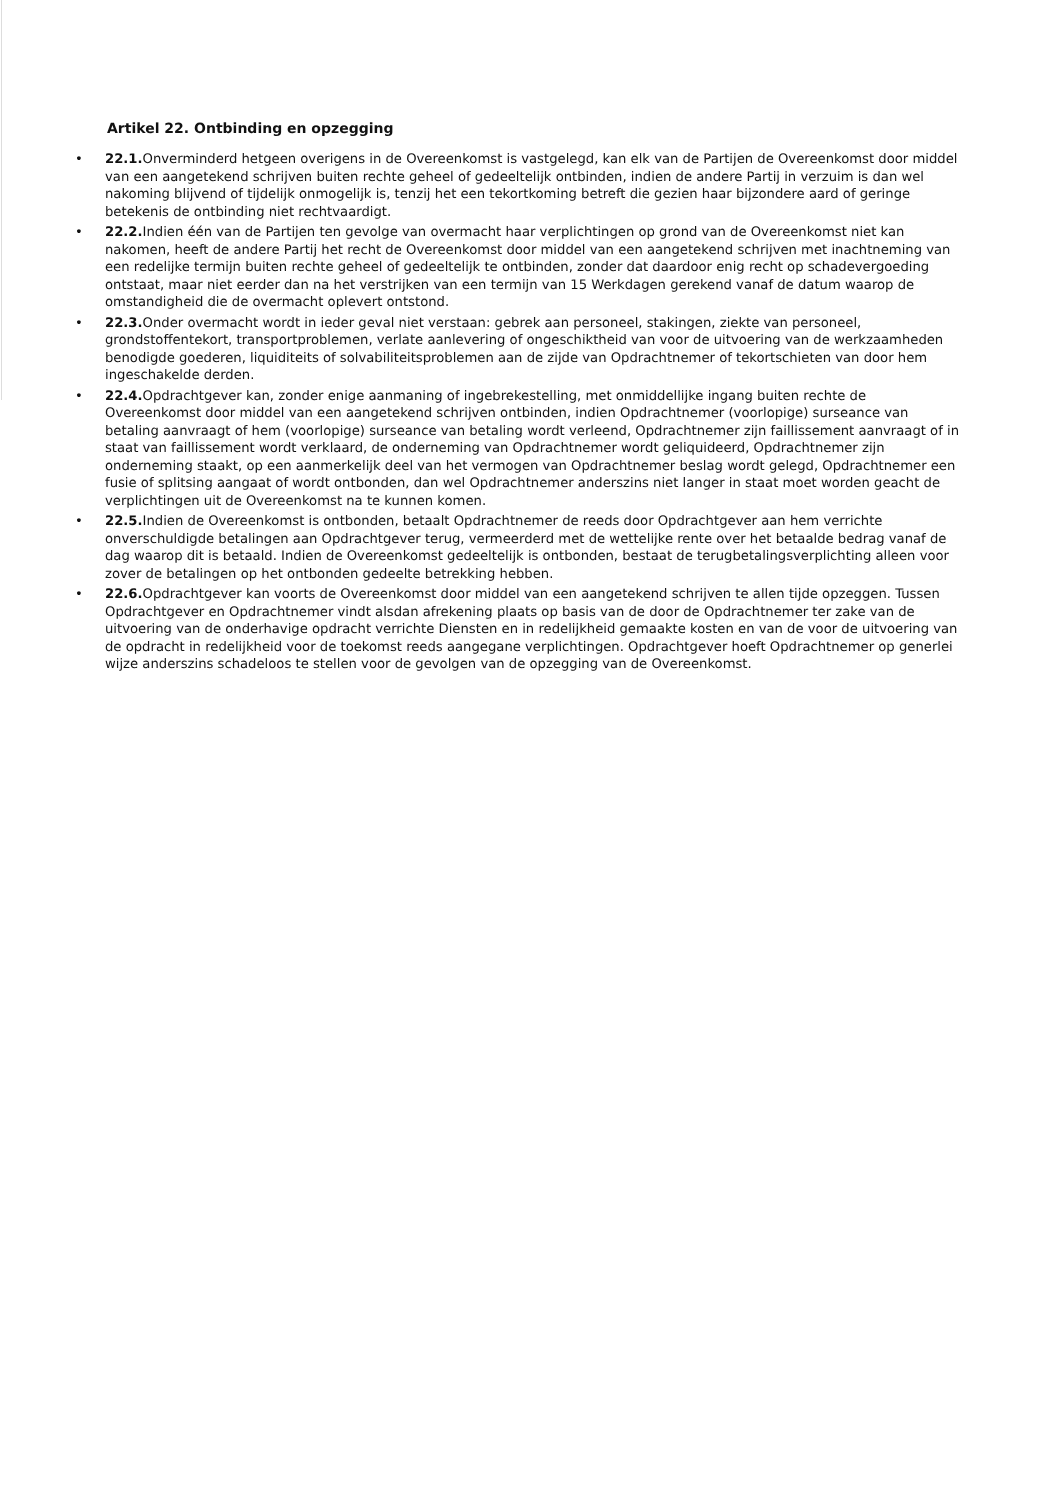Artikel 22. Ontbinding en opzegging
• 22.1. Onverminderd hetgeen overigens in de Overeenkomst is vastgelegd, kan elk van de Partijen de Overeenkomst door middel van een aangetekend schrijven buiten rechte geheel of gedeeltelijk ontbinden, indien de andere Partij in verzuim is dan wel nakoming blijvend of tijdelijk onmogelijk is, tenzij het een tekortkoming betreft die gezien haar bijzondere aard of geringe betekenis de ontbinding niet rechtvaardigt.
• 22.2. Indien één van de Partijen ten gevolge van overmacht haar verplichtingen op grond van de Overeenkomst niet kan nakomen, heeft de andere Partij het recht de Overeenkomst door middel van een aangetekend schrijven met inachtneming van een redelijke termijn buiten rechte geheel of gedeeltelijk te ontbinden, zonder dat daardoor enig recht op schadevergoeding ontstaat, maar niet eerder dan na het verstrijken van een termijn van 15 Werkdagen gerekend vanaf de datum waarop de omstandigheid die de overmacht oplevert ontstond.
• 22.3. Onder overmacht wordt in ieder geval niet verstaan: gebrek aan personeel, stakingen, ziekte van personeel, grondstoffentekort, transportproblemen, verlate aanlevering of ongeschiktheid van voor de uitvoering van de werkzaamheden benodigde goederen, liquiditeits of solvabiliteitsproblemen aan de zijde van Opdrachtnemer of tekortschieten van door hem ingeschakelde derden.
• 22.4. Opdrachtgever kan, zonder enige aanmaning of ingebrekestelling, met onmiddellijke ingang buiten rechte de Overeenkomst door middel van een aangetekend schrijven ontbinden, indien Opdrachtnemer (voorlopige) surseance van betaling aanvraagt of hem (voorlopige) surseance van betaling wordt verleend, Opdrachtnemer zijn faillissement aanvraagt of in staat van faillissement wordt verklaard, de onderneming van Opdrachtnemer wordt geliquideerd, Opdrachtnemer zijn onderneming staakt, op een aanmerkelijk deel van het vermogen van Opdrachtnemer beslag wordt gelegd, Opdrachtnemer een fusie of splitsing aangaat of wordt ontbonden, dan wel Opdrachtnemer anderszins niet langer in staat moet worden geacht de verplichtingen uit de Overeenkomst na te kunnen komen.
• 22.5. Indien de Overeenkomst is ontbonden, betaalt Opdrachtnemer de reeds door Opdrachtgever aan hem verrichte onverschuldigde betalingen aan Opdrachtgever terug, vermeerderd met de wettelijke rente over het betaalde bedrag vanaf de dag waarop dit is betaald. Indien de Overeenkomst gedeeltelijk is ontbonden, bestaat de terugbetalingsverplichting alleen voor zover de betalingen op het ontbonden gedeelte betrekking hebben.
• 22.6. Opdrachtgever kan voorts de Overeenkomst door middel van een aangetekend schrijven te allen tijde opzeggen. Tussen Opdrachtgever en Opdrachtnemer vindt alsdan afrekening plaats op basis van de door de Opdrachtnemer ter zake van de uitvoering van de onderhavige opdracht verrichte Diensten en in redelijkheid gemaakte kosten en van de voor de uitvoering van de opdracht in redelijkheid voor de toekomst reeds aangegane verplichtingen. Opdrachtgever hoeft Opdrachtnemer op generlei wijze anderszins schadeloos te stellen voor de gevolgen van de opzegging van de Overeenkomst.